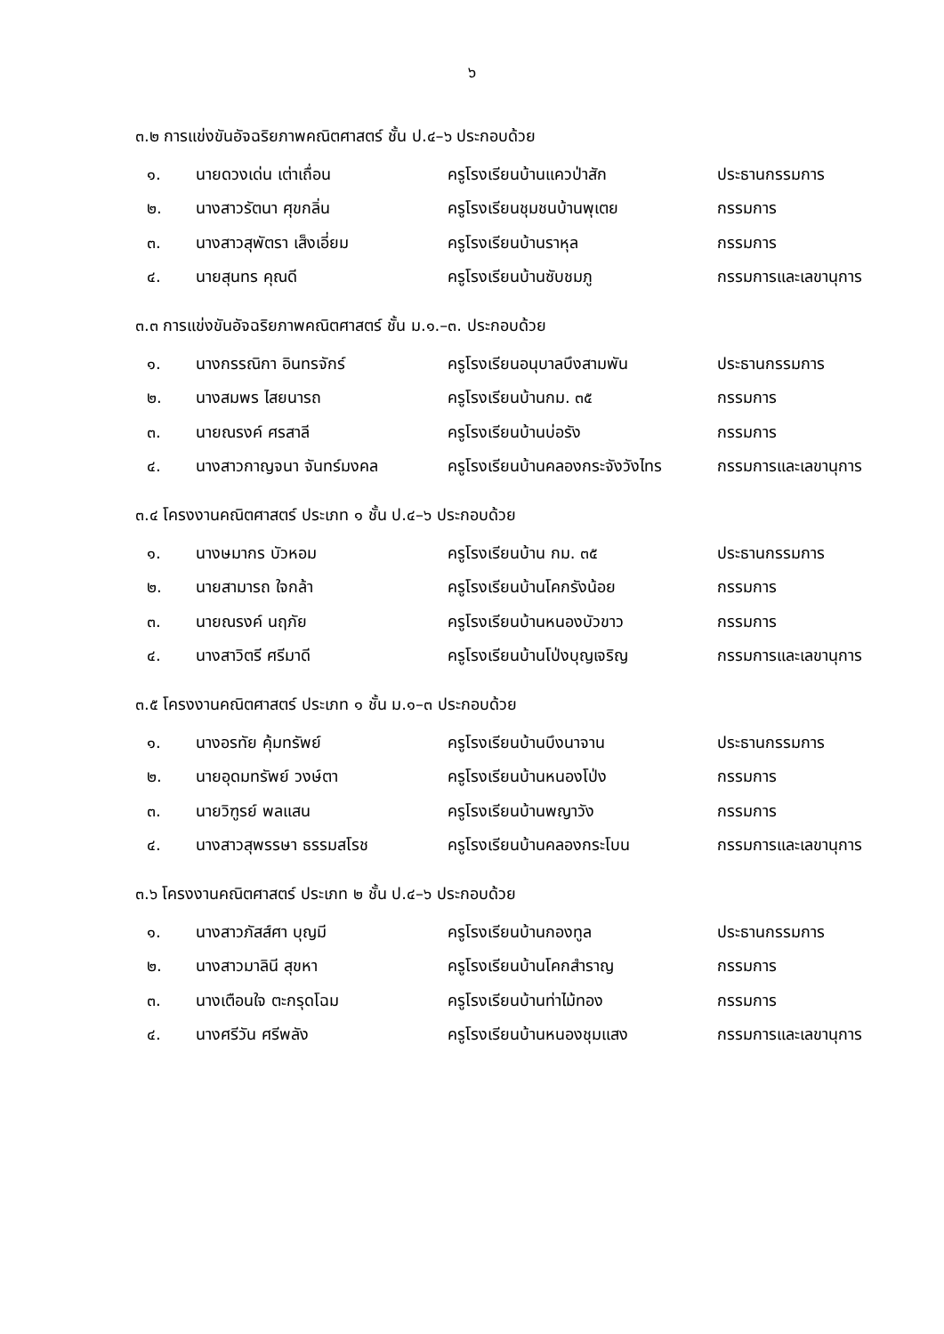๖
๓.๒ การแข่งขันอัจฉริยภาพคณิตศาสตร์ ชั้น ป.๔–๖ ประกอบด้วย
| ๑. | นายดวงเด่น เต่าเถื่อน | ครูโรงเรียนบ้านแควป่าสัก | ประธานกรรมการ |
| ๒. | นางสาวรัตนา ศุขกลิ่น | ครูโรงเรียนชุมชนบ้านพุเตย | กรรมการ |
| ๓. | นางสาวสุพัตรา เส็งเอี่ยม | ครูโรงเรียนบ้านราหุล | กรรมการ |
| ๔. | นายสุนทร คุณดี | ครูโรงเรียนบ้านซับชมภู | กรรมการและเลขานุการ |
๓.๓ การแข่งขันอัจฉริยภาพคณิตศาสตร์ ชั้น ม.๑.–๓. ประกอบด้วย
| ๑. | นางกรรณิกา อินทรจักร์ | ครูโรงเรียนอนุบาลบึงสามพัน | ประธานกรรมการ |
| ๒. | นางสมพร ไสยนารถ | ครูโรงเรียนบ้านกม. ๓๕ | กรรมการ |
| ๓. | นายณรงค์ ศรสาลี | ครูโรงเรียนบ้านบ่อรัง | กรรมการ |
| ๔. | นางสาวกาญจนา จันทร์มงคล | ครูโรงเรียนบ้านคลองกระจังวังไทร | กรรมการและเลขานุการ |
๓.๔ โครงงานคณิตศาสตร์ ประเภท ๑ ชั้น ป.๔–๖ ประกอบด้วย
| ๑. | นางษมากร บัวหอม | ครูโรงเรียนบ้าน กม. ๓๕ | ประธานกรรมการ |
| ๒. | นายสามารถ ใจกล้า | ครูโรงเรียนบ้านโคกรังน้อย | กรรมการ |
| ๓. | นายณรงค์ นฤภัย | ครูโรงเรียนบ้านหนองบัวขาว | กรรมการ |
| ๔. | นางสาวิตรี ศรีมาดี | ครูโรงเรียนบ้านโป่งบุญเจริญ | กรรมการและเลขานุการ |
๓.๕ โครงงานคณิตศาสตร์ ประเภท ๑ ชั้น ม.๑–๓ ประกอบด้วย
| ๑. | นางอรทัย คุ้มทรัพย์ | ครูโรงเรียนบ้านบึงนาจาน | ประธานกรรมการ |
| ๒. | นายอุดมทรัพย์ วงษ์ตา | ครูโรงเรียนบ้านหนองโป่ง | กรรมการ |
| ๓. | นายวิฑูรย์ พลแสน | ครูโรงเรียนบ้านพญาวัง | กรรมการ |
| ๔. | นางสาวสุพรรษา ธรรมสโรช | ครูโรงเรียนบ้านคลองกระโบน | กรรมการและเลขานุการ |
๓.๖ โครงงานคณิตศาสตร์ ประเภท ๒ ชั้น ป.๔–๖ ประกอบด้วย
| ๑. | นางสาวภัสส์ศา บุญมี | ครูโรงเรียนบ้านกองทูล | ประธานกรรมการ |
| ๒. | นางสาวมาลินี สุขหา | ครูโรงเรียนบ้านโคกสำราญ | กรรมการ |
| ๓. | นางเตือนใจ ตะกรุดโฉม | ครูโรงเรียนบ้านท่าไม้ทอง | กรรมการ |
| ๔. | นางศรีวัน ศรีพลัง | ครูโรงเรียนบ้านหนองชุมแสง | กรรมการและเลขานุการ |